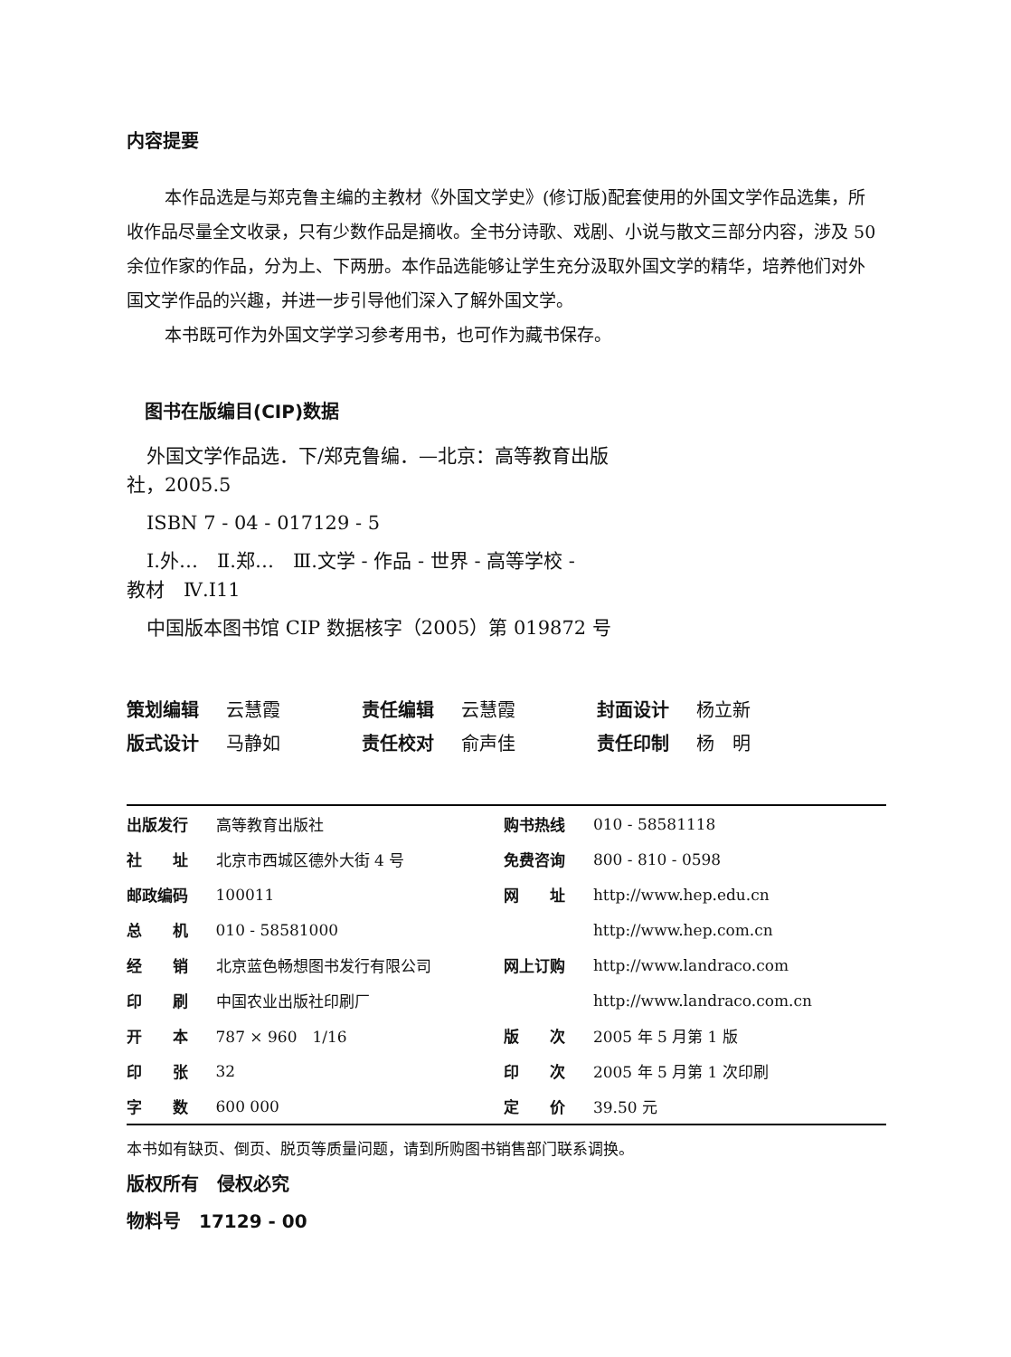内容提要
本作品选是与郑克鲁主编的主教材《外国文学史》(修订版)配套使用的外国文学作品选集，所收作品尽量全文收录，只有少数作品是摘收。全书分诗歌、戏剧、小说与散文三部分内容，涉及 50 余位作家的作品，分为上、下两册。本作品选能够让学生充分汲取外国文学的精华，培养他们对外国文学作品的兴趣，并进一步引导他们深入了解外国文学。
本书既可作为外国文学学习参考用书，也可作为藏书保存。
图书在版编目(CIP)数据
外国文学作品选．下/郑克鲁编．—北京：高等教育出版
社，2005.5
ISBN 7 - 04 - 017129 - 5
Ⅰ.外…　Ⅱ.郑…　Ⅲ.文学 - 作品 - 世界 - 高等学校 -
教材　Ⅳ.I11
中国版本图书馆 CIP 数据核字（2005）第 019872 号
| 策划编辑 | 云慧霞 | 责任编辑 | 云慧霞 | 封面设计 | 杨立新 |
| 版式设计 | 马静如 | 责任校对 | 俞声佳 | 责任印制 | 杨 明 |
| 出版发行 | 高等教育出版社 | 购书热线 | 010 - 58581118 |
| 社 址 | 北京市西城区德外大街 4 号 | 免费咨询 | 800 - 810 - 0598 |
| 邮政编码 | 100011 | 网 址 | http://www.hep.edu.cn |
| 总 机 | 010 - 58581000 | | http://www.hep.com.cn |
| 经 销 | 北京蓝色畅想图书发行有限公司 | 网上订购 | http://www.landraco.com |
| 印 刷 | 中国农业出版社印刷厂 | | http://www.landraco.com.cn |
| 开 本 | 787 × 960 1/16 | 版 次 | 2005 年 5 月第 1 版 |
| 印 张 | 32 | 印 次 | 2005 年 5 月第 1 次印刷 |
| 字 数 | 600 000 | 定 价 | 39.50 元 |
本书如有缺页、倒页、脱页等质量问题，请到所购图书销售部门联系调换。
版权所有　侵权必究
物料号　17129 - 00